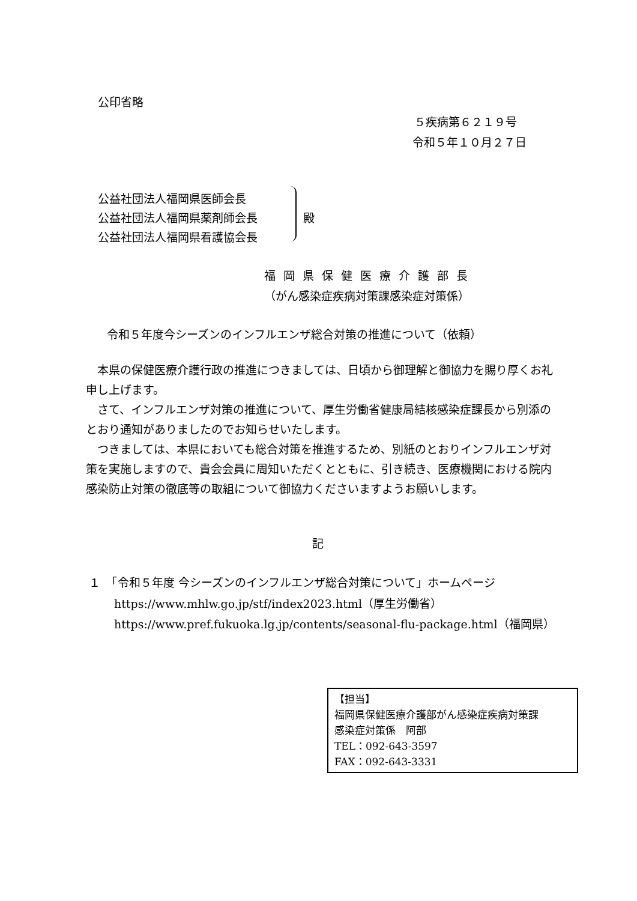公印省略
５疾病第６２１９号
令和５年１０月２７日
公益社団法人福岡県医師会長
公益社団法人福岡県薬剤師会長
公益社団法人福岡県看護協会長
殿
福岡県保健医療介護部長
（がん感染症疾病対策課感染症対策係）
令和５年度今シーズンのインフルエンザ総合対策の推進について（依頼）
　本県の保健医療介護行政の推進につきましては、日頃から御理解と御協力を賜り厚くお礼申し上げます。
　さて、インフルエンザ対策の推進について、厚生労働省健康局結核感染症課長から別添のとおり通知がありましたのでお知らせいたします。
　つきましては、本県においても総合対策を推進するため、別紙のとおりインフルエンザ対策を実施しますので、貴会会員に周知いただくとともに、引き続き、医療機関における院内感染防止対策の徹底等の取組について御協力くださいますようお願いします。
記
１　「令和５年度 今シーズンのインフルエンザ総合対策について」ホームページ
https://www.mhlw.go.jp/stf/index2023.html（厚生労働省）
https://www.pref.fukuoka.lg.jp/contents/seasonal-flu-package.html（福岡県）
【担当】
福岡県保健医療介護部がん感染症疾病対策課
感染症対策係　阿部
TEL：092-643-3597
FAX：092-643-3331